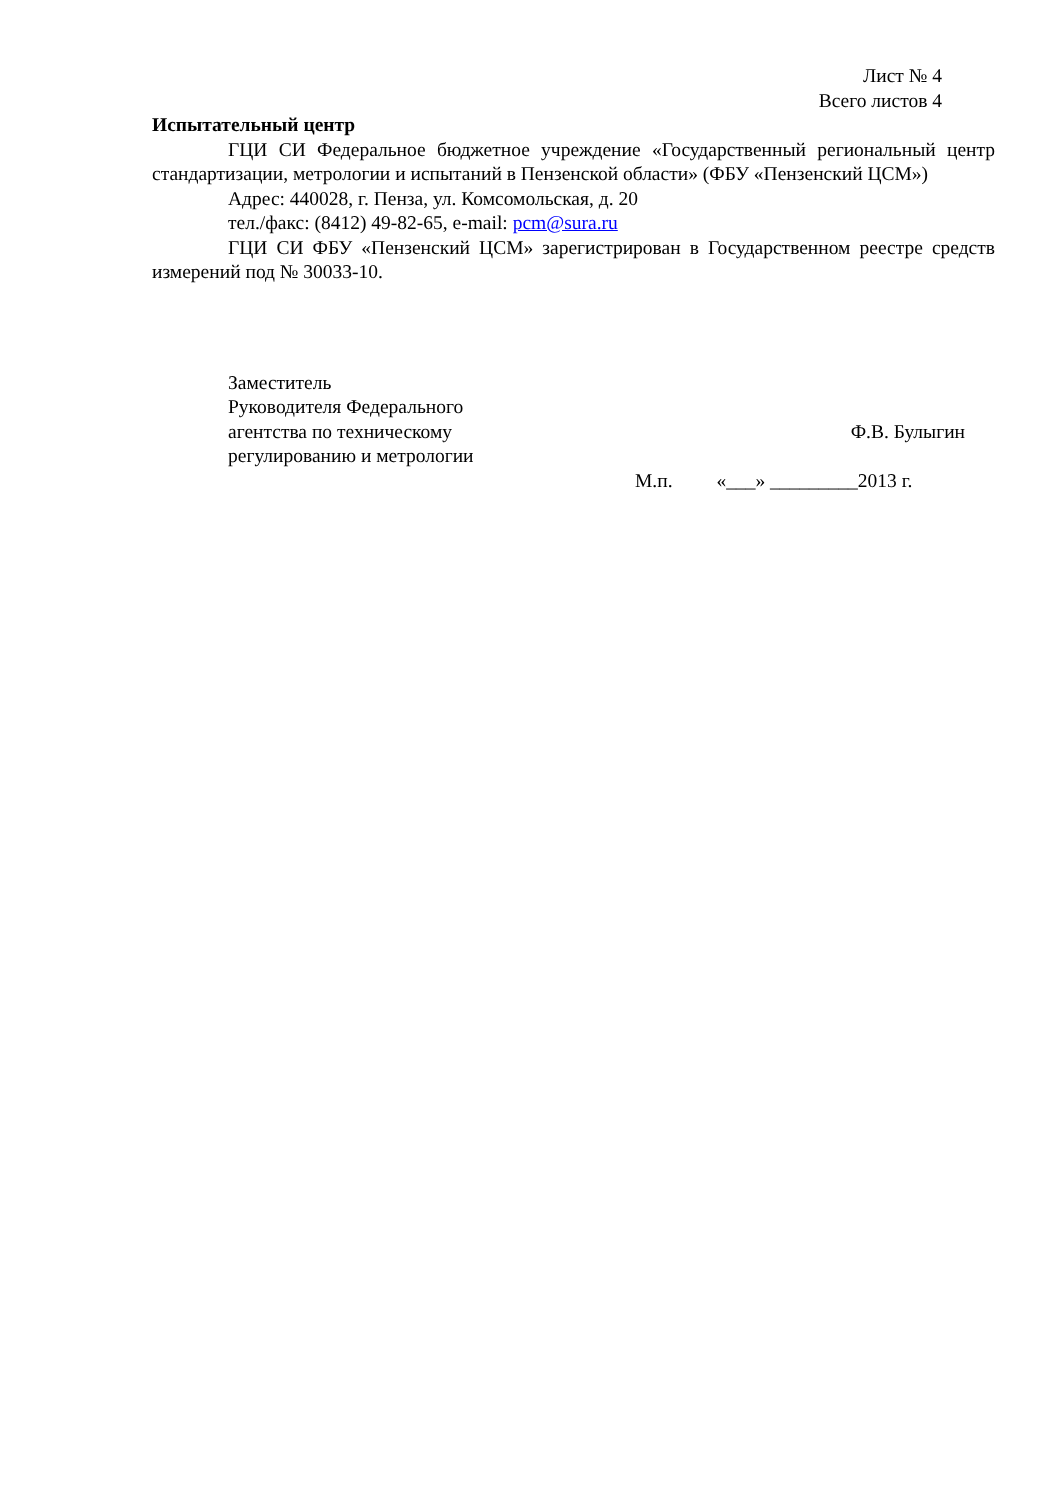Лист № 4
Всего листов 4
Испытательный центр
ГЦИ СИ Федеральное бюджетное учреждение «Государственный региональный центр стандартизации, метрологии и испытаний в Пензенской области» (ФБУ «Пензенский ЦСМ»)
Адрес: 440028, г. Пенза, ул. Комсомольская, д. 20
тел./факс: (8412) 49-82-65, e-mail: pcm@sura.ru
ГЦИ СИ ФБУ «Пензенский ЦСМ» зарегистрирован в Государственном реестре средств измерений под № 30033-10.
Заместитель
Руководителя Федерального
агентства по техническому
регулированию и метрологии
Ф.В. Булыгин
М.п. «___» _________2013 г.